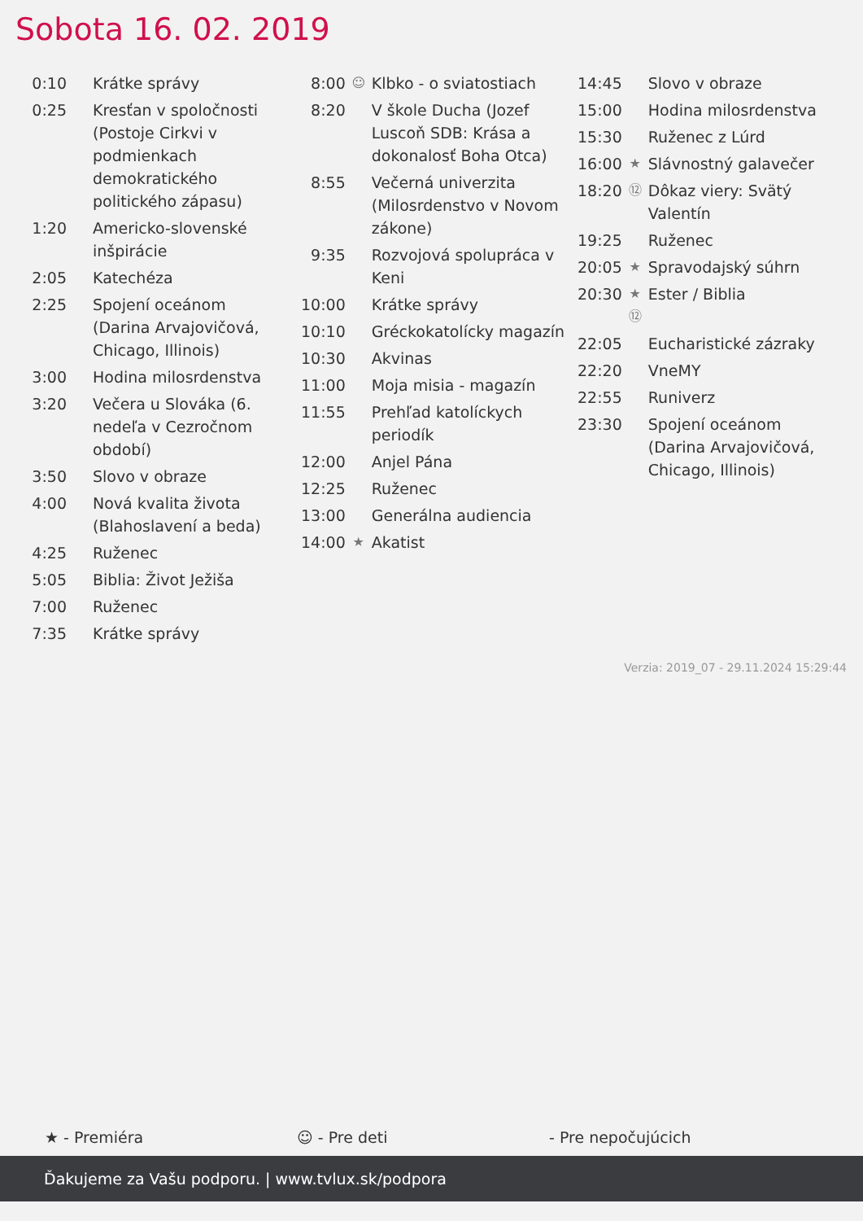Sobota 16. 02. 2019
| 0:10 | | Krátke správy |
| 0:25 | | Kresťan v spoločnosti (Postoje Cirkvi v podmienkach demokratického politického zápasu) |
| 1:20 | | Americko-slovenské inšpirácie |
| 2:05 | | Katechéza |
| 2:25 | | Spojení oceánom (Darina Arvajovičová, Chicago, Illinois) |
| 3:00 | | Hodina milosrdenstva |
| 3:20 | | Večera u Slováka (6. nedeľa v Cezročnom období) |
| 3:50 | | Slovo v obraze |
| 4:00 | | Nová kvalita života (Blahoslavení a beda) |
| 4:25 | | Ruženec |
| 5:05 | | Biblia: Život Ježiša |
| 7:00 | | Ruženec |
| 7:35 | | Krátke správy |
| 8:00 | ☺ | Klbko - o sviatostiach |
| 8:20 | | V škole Ducha (Jozef Luscoň SDB: Krása a dokonalosť Boha Otca) |
| 8:55 | | Večerná univerzita (Milosrdenstvo v Novom zákone) |
| 9:35 | | Rozvojová spolupráca v Keni |
| 10:00 | | Krátke správy |
| 10:10 | | Gréckokatolícky magazín |
| 10:30 | | Akvinas |
| 11:00 | | Moja misia - magazín |
| 11:55 | | Prehľad katolíckych periodík |
| 12:00 | | Anjel Pána |
| 12:25 | | Ruženec |
| 13:00 | | Generálna audiencia |
| 14:00 | ★ | Akatist |
| 14:45 | | Slovo v obraze |
| 15:00 | | Hodina milosrdenstva |
| 15:30 | | Ruženec z Lúrd |
| 16:00 | ★ | Slávnostný galavečer |
| 18:20 | ⑫ | Dôkaz viery: Svätý Valentín |
| 19:25 | | Ruženec |
| 20:05 | ★ | Spravodajský súhrn |
| 20:30 | ★ ⑫ | Ester / Biblia |
| 22:05 | | Eucharistické zázraky |
| 22:20 | | VneMY |
| 22:55 | | Runiverz |
| 23:30 | | Spojení oceánom (Darina Arvajovičová, Chicago, Illinois) |
Verzia: 2019_07 - 29.11.2024 15:29:44
★ - Premiéra ☺ - Pre deti - Pre nepočujúcich
Ďakujeme za Vašu podporu. | www.tvlux.sk/podpora